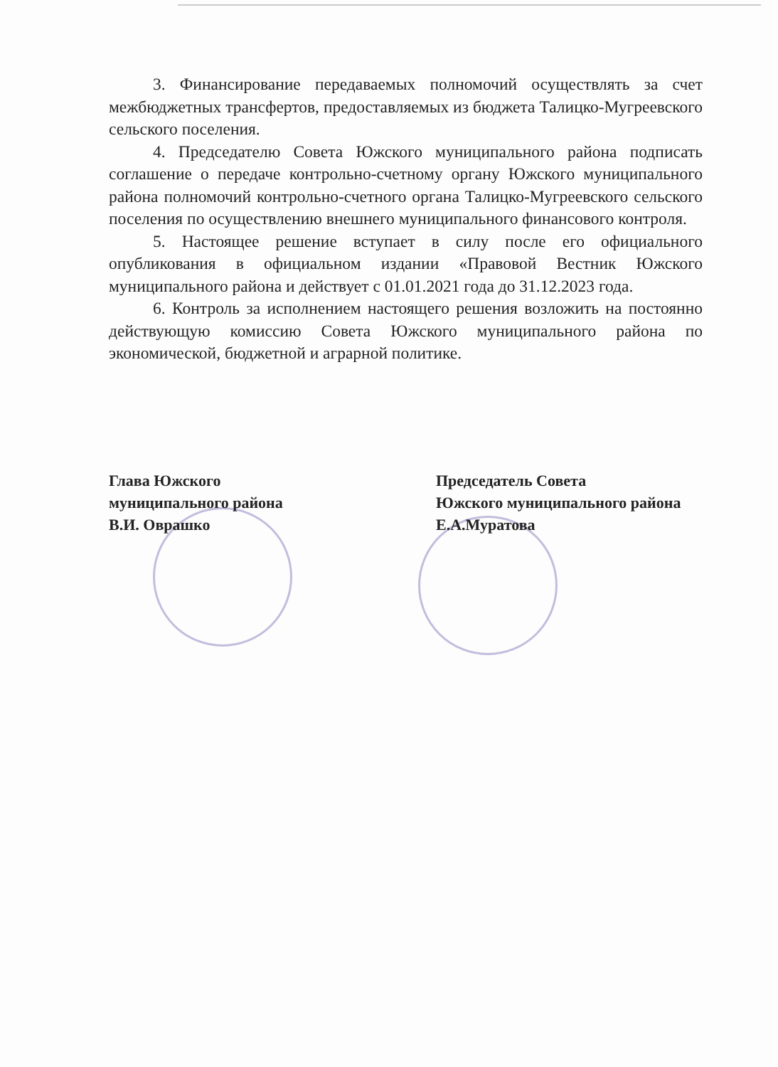3. Финансирование передаваемых полномочий осуществлять за счет межбюджетных трансфертов, предоставляемых из бюджета Талицко-Мугреевского сельского поселения.
4. Председателю Совета Южского муниципального района подписать соглашение о передаче контрольно-счетному органу Южского муниципального района полномочий контрольно-счетного органа Талицко-Мугреевского сельского поселения по осуществлению внешнего муниципального финансового контроля.
5. Настоящее решение вступает в силу после его официального опубликования в официальном издании «Правовой Вестник Южского муниципального района и действует с 01.01.2021 года до 31.12.2023 года.
6. Контроль за исполнением настоящего решения возложить на постоянно действующую комиссию Совета Южского муниципального района по экономической, бюджетной и аграрной политике.
Глава Южского
муниципального района
В.И. Оврашко
Председатель Совета
Южского муниципального района
Е.А.Муратова